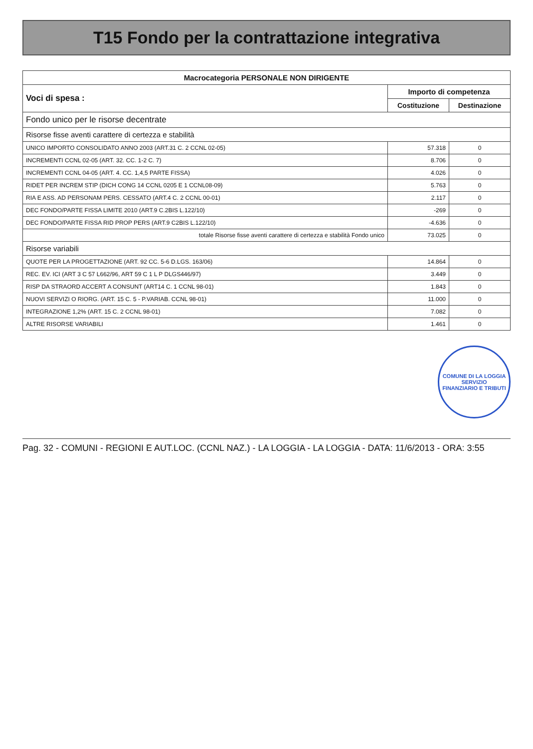T15 Fondo per la contrattazione integrativa
| Macrocategoria PERSONALE NON DIRIGENTE | | |
| --- | --- | --- |
| Voci di spesa : | Importo di competenza | |
| | Costituzione | Destinazione |
| Fondo unico per le risorse decentrate | | |
| Risorse fisse aventi carattere di certezza e stabilità | | |
| UNICO IMPORTO CONSOLIDATO ANNO 2003 (ART.31 C. 2 CCNL 02-05) | 57.318 | 0 |
| INCREMENTI CCNL 02-05 (ART. 32. CC. 1-2 C. 7) | 8.706 | 0 |
| INCREMENTI CCNL 04-05 (ART. 4. CC. 1,4,5 PARTE FISSA) | 4.026 | 0 |
| RIDET PER INCREM STIP (DICH CONG 14 CCNL 0205 E 1 CCNL08-09) | 5.763 | 0 |
| RIA E ASS. AD PERSONAM PERS. CESSATO (ART.4 C. 2 CCNL 00-01) | 2.117 | 0 |
| DEC FONDO/PARTE FISSA LIMITE 2010 (ART.9 C.2BIS L.122/10) | -269 | 0 |
| DEC FONDO/PARTE FISSA RID PROP PERS (ART.9 C2BIS L.122/10) | -4.636 | 0 |
| totale Risorse fisse aventi carattere di certezza e stabilità Fondo unico | 73.025 | 0 |
| Risorse variabili | | |
| QUOTE PER LA PROGETTAZIONE (ART. 92 CC. 5-6 D.LGS. 163/06) | 14.864 | 0 |
| REC. EV. ICI (ART 3 C 57 L662/96, ART 59 C 1 L P DLGS446/97) | 3.449 | 0 |
| RISP DA STRAORD ACCERT A CONSUNT (ART14 C. 1 CCNL 98-01) | 1.843 | 0 |
| NUOVI SERVIZI O RIORG. (ART. 15 C. 5 - P.VARIAB. CCNL 98-01) | 11.000 | 0 |
| INTEGRAZIONE 1,2% (ART. 15 C. 2 CCNL 98-01) | 7.082 | 0 |
| ALTRE RISORSE VARIABILI | 1.461 | 0 |
COMUNE DI LA LOGGIA
SERVIZIO
FINANZIARIO E TRIBUTI
Pag. 32 - COMUNI - REGIONI E AUT.LOC. (CCNL NAZ.) - LA LOGGIA - LA LOGGIA - DATA: 11/6/2013 - ORA: 3:55